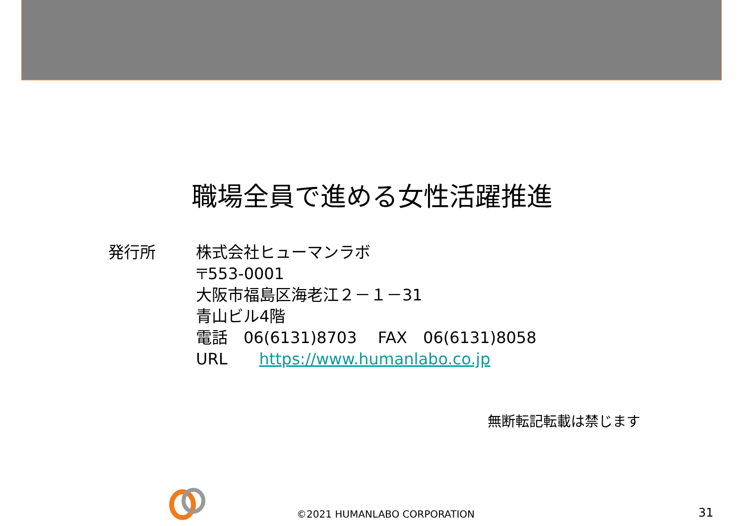職場全員で進める女性活躍推進
発行所 株式会社ヒューマンラボ
〒553-0001
大阪市福島区海老江２－１－31
青山ビル4階
電話　06(6131)8703　 FAX　06(6131)8058
URL　　https://www.humanlabo.co.jp
無断転記転載は禁じます
©2021 HUMANLABO CORPORATION 31